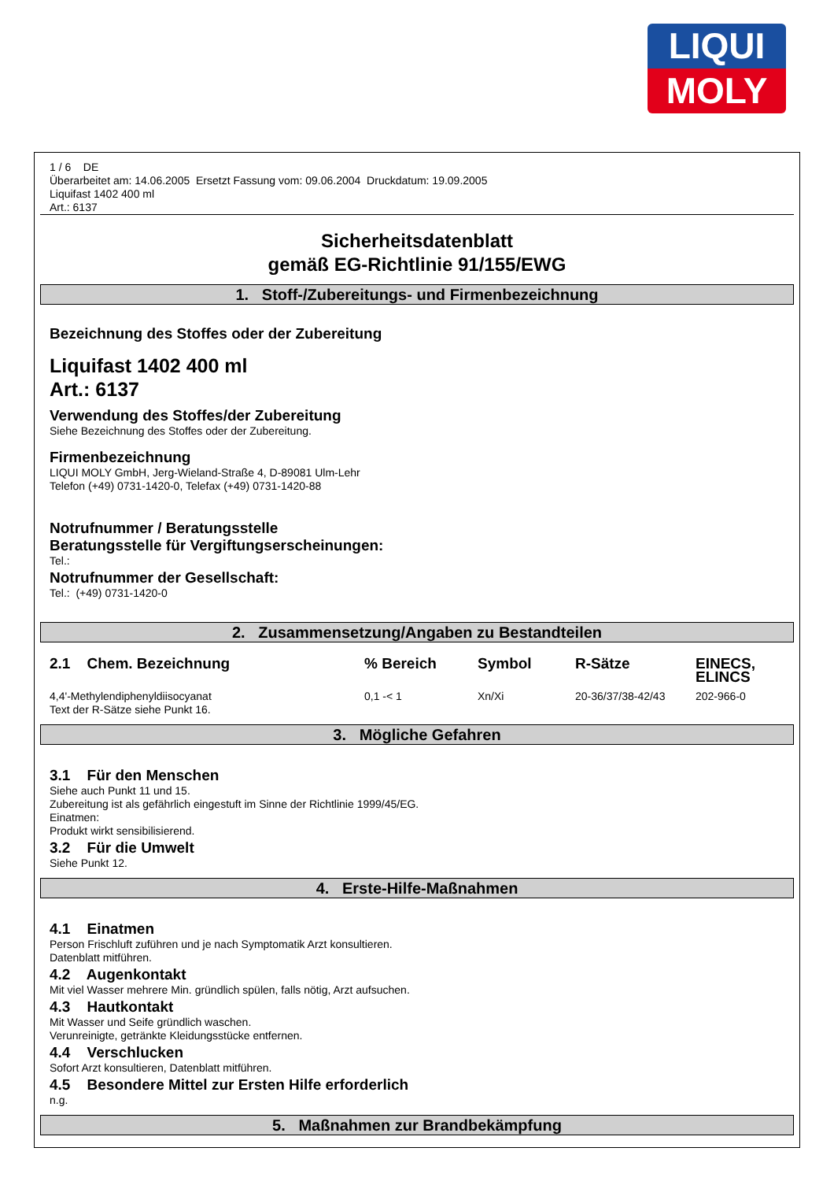LIQUI
MOLY
1 / 6 DE
Überarbeitet am: 14.06.2005 Ersetzt Fassung vom: 09.06.2004 Druckdatum: 19.09.2005
Liquifast 1402 400 ml
Art.: 6137
Sicherheitsdatenblatt
gemäß EG-Richtlinie 91/155/EWG
1. Stoff-/Zubereitungs- und Firmenbezeichnung
Bezeichnung des Stoffes oder der Zubereitung
Liquifast 1402 400 ml
Art.: 6137
Verwendung des Stoffes/der Zubereitung
Siehe Bezeichnung des Stoffes oder der Zubereitung.
Firmenbezeichnung
LIQUI MOLY GmbH, Jerg-Wieland-Straße 4, D-89081 Ulm-Lehr
Telefon (+49) 0731-1420-0, Telefax (+49) 0731-1420-88
Notrufnummer / Beratungsstelle
Beratungsstelle für Vergiftungserscheinungen:
Tel.:
Notrufnummer der Gesellschaft:
Tel.: (+49) 0731-1420-0
2. Zusammensetzung/Angaben zu Bestandteilen
| 2.1 Chem. Bezeichnung | % Bereich | Symbol | R-Sätze | EINECS, ELINCS |
| --- | --- | --- | --- | --- |
| 4,4'-Methylendiphenyldiisocyanat | 0,1 -< 1 | Xn/Xi | 20-36/37/38-42/43 | 202-966-0 |
Text der R-Sätze siehe Punkt 16.
3. Mögliche Gefahren
3.1 Für den Menschen
Siehe auch Punkt 11 und 15.
Zubereitung ist als gefährlich eingestuft im Sinne der Richtlinie 1999/45/EG.
Einatmen:
Produkt wirkt sensibilisierend.
3.2 Für die Umwelt
Siehe Punkt 12.
4. Erste-Hilfe-Maßnahmen
4.1 Einatmen
Person Frischluft zuführen und je nach Symptomatik Arzt konsultieren.
Datenblatt mitführen.
4.2 Augenkontakt
Mit viel Wasser mehrere Min. gründlich spülen, falls nötig, Arzt aufsuchen.
4.3 Hautkontakt
Mit Wasser und Seife gründlich waschen.
Verunreinigte, getränkte Kleidungsstücke entfernen.
4.4 Verschlucken
Sofort Arzt konsultieren, Datenblatt mitführen.
4.5 Besondere Mittel zur Ersten Hilfe erforderlich
n.g.
5. Maßnahmen zur Brandbekämpfung